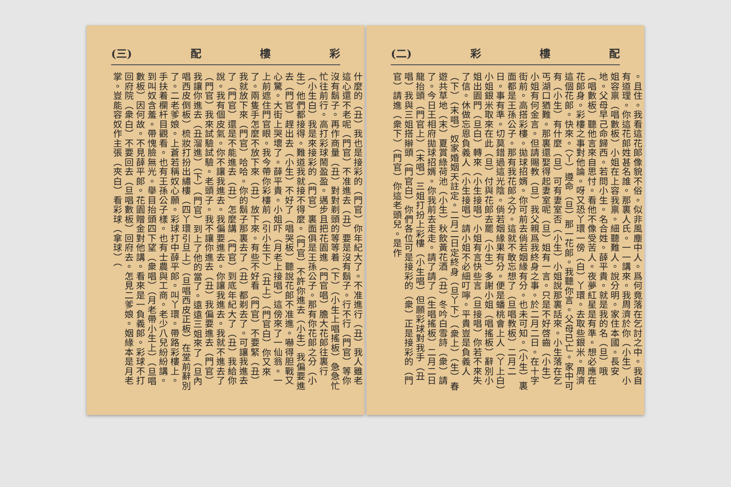(二) 彩 樓 配
。且住。我看這花郎像貌不俗。似非風塵中人。爲何竟落在乞討之中。我自有道理。你這花郎姓甚名誰。那裏人氏。一一講來。我周濟於你（小生）小姐容禀（唱數板）小姐在上容我禀。細聽難人。說分明。家住本國。長安地。父母早己命歸西。若問小生。名合姓。薛平貴。就是我的名（旦）哦（唱數板）聽他言來自思忖。看他不像受苦人。夜夢紅星是有準。想必應在花郎身。彩樓之事對他論。呀又恐丫環一傍（白）丫環。去取些銀米。周濟這個花郎。快來。（丫）遵命（旦）那一花郎。我聽你言。父母已亡。家中可有（小生）有什麼（旦）可有妻室否（小生）小姐說那裏話來。小生落在乞丐湖口猶難。那裏還娶得起妻室呢（旦）姐有一言。只是不好啓齒（小生）小姐有何金言。但請賜教（旦）我父親爲我終身之事。於二月二日。在十字街前。高搭彩樓。拋球招婿。你可前去倘若姻緣有分。也未可知。（小生）裏面都是王孫公子。那有我花郎之分。這就不敢忘想了（旦唱教板）二月二日。事有準。切莫錯過這光陰。倘若姻緣果有分。便是蟠桃會上人（丫上白）小姐銀米取來在此（旦）付與花郎去罷（小生）多謝小姐（唱搖板）辭別小姐出園門（旦白）轉來（小生接唱）小姐有言快些言（旦接唱）你若不來失了信。休做忘恩負義人（小生接唱）請小姐不必細叮嚀。平貴豈是負義人（下）（末唱）奴家婚姻天註定。二月二日定終身（旦丫下）（衆上）（生）春遊共草地（末）夏賞綠荷池（小生）秋飲黃花酒（丑）冬吟白雪詩（衆）請了。今日王相府拋球招婿。你我前去走走。請了請了（生唱搖板）二月二日龍抬頭（門官上）（末唱）三姐打扮上彩樓（小生唱）但願彩球對我手（丑唱）我與三姐搭辮頭（門官白）你們各位可是接彩的（衆）正是接彩的（門官）請進（衆下）（門官）你這老頭兒。是作
(三) 配 樓 彩
什麼的（丑）我也是接彩的（門官）你年紀大了。不准進行（丑）我人雖老這心還不老呢（門官）不准進去（丑）要是沒有鬍子。行不行（門官）等你沒有鬍子。再作商量（丑）對對剃頭的等等着（下）（小生上唱搖板）急急忙忙往前行。高打彩球鬧盈盈。邁步且把花園進（門官唱）膽大花郎往裏行（小生白）我是來接彩的（門官）裏面俱是王孫公子。那有你花郎之分（小生）他們都接得。難道我就接不得麼。（門官）不許你進去（小生）我偏要進去（門官）趕出去（小生）不好了（唱哭板）聽說花郎不准進。嚇得胆戰又心驚。大街上哭壞了。薛平貴。小姐吓（月老上接唱）這傍來了一仙翁。一上前遮住門官眼。我今帶你彩樓前（引小生下）（丑上）（門官白）你又來了。兩隻手怎麼不放下來（丑）放下來。有些不好看（門官）不要緊（丑）我就放下來（門官）哈哈。你的鬍子那裏去了（丑）都剃去了。可讓我進去了（門官）還是不能進去（丑）怎麼講（門官）到底年紀大了（丑）我給你說。我有個皮氣。你不讓我進去。我偏要進去。你讓我進去。我就不進去了（門官）我來試驗試驗。老頭子。我不讓你進去（丑）我偏要進去（門官）我讓你進去（丑溜進）（下）（門官）到上了他的當了。遠遠三姐來了（旦內唱西皮倒板）梳妝打扮出繡樓（四丫環引旦上）（旦唱西皮正板）在堂前辭別了。二老爹娘。上蒼若稱奴心願。彩球打中薛平郎。叫丫環。帶路彩樓上。手扶着欄杆目觀看。也有王孫公子樣。也有士農與工商。老少八兒紛紛講。到叫奴含羞。帶愧臉無光。舉目抬頭四下望（衆唱）（月老帶小生上）（旦唱數板）因何故。不見薛平郎。花園贈金對他講。看來是一負義郎。彩球不打回府院（衆白）不要回去（旦唱數板）回府去。怎見二爹娘。姻緣本是月老掌。豈能容奴作主張（夾白）看彩球（拿球）（